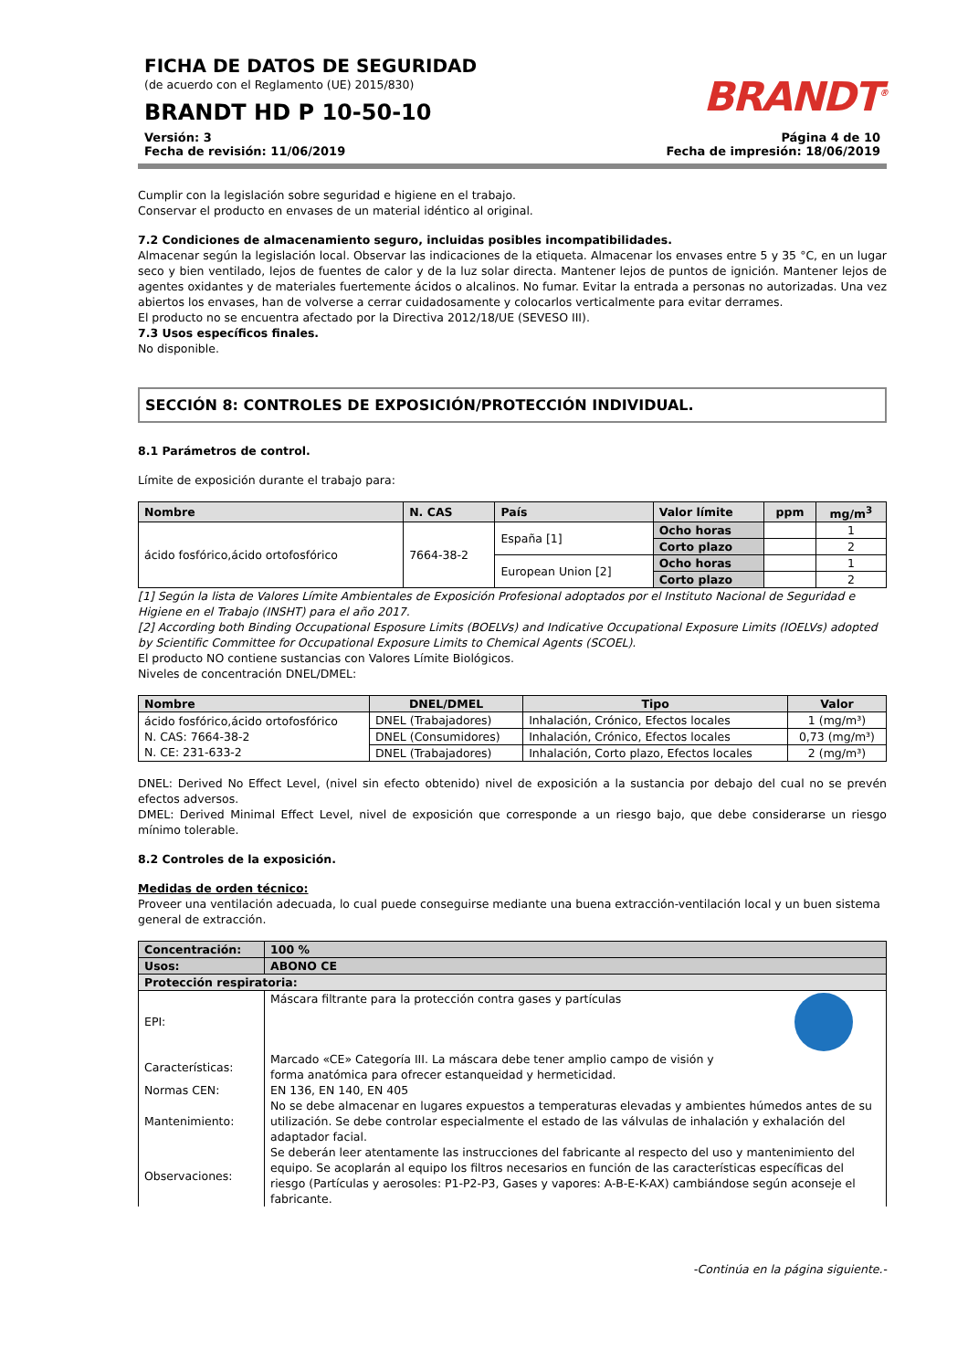FICHA DE DATOS DE SEGURIDAD
(de acuerdo con el Reglamento (UE) 2015/830)
BRANDT HD P 10-50-10
BRANDT<sup>®</sup>
Versión: 3
Fecha de revisión: 11/06/2019
Página 4 de 10
Fecha de impresión: 18/06/2019
Cumplir con la legislación sobre seguridad e higiene en el trabajo.
Conservar el producto en envases de un material idéntico al original.
7.2 Condiciones de almacenamiento seguro, incluidas posibles incompatibilidades.
Almacenar según la legislación local. Observar las indicaciones de la etiqueta. Almacenar los envases entre 5 y 35 °C, en un lugar seco y bien ventilado, lejos de fuentes de calor y de la luz solar directa. Mantener lejos de puntos de ignición. Mantener lejos de agentes oxidantes y de materiales fuertemente ácidos o alcalinos. No fumar. Evitar la entrada a personas no autorizadas. Una vez abiertos los envases, han de volverse a cerrar cuidadosamente y colocarlos verticalmente para evitar derrames.
El producto no se encuentra afectado por la Directiva 2012/18/UE (SEVESO III).
7.3 Usos específicos finales.
No disponible.
SECCIÓN 8: CONTROLES DE EXPOSICIÓN/PROTECCIÓN INDIVIDUAL.
8.1 Parámetros de control.
Límite de exposición durante el trabajo para:
| Nombre | N. CAS | País | Valor límite | ppm | mg/m<sup>3</sup> |
| --- | --- | --- | --- | --- | --- |
| ácido fosfórico,ácido ortofosfórico | 7664-38-2 | España [1] | Ocho horas | | 1 |
| | | | Corto plazo | | 2 |
| | | European Union [2] | Ocho horas | | 1 |
| | | | Corto plazo | | 2 |
[1] Según la lista de Valores Límite Ambientales de Exposición Profesional adoptados por el Instituto Nacional de Seguridad e Higiene en el Trabajo (INSHT) para el año 2017.
[2] According both Binding Occupational Esposure Limits (BOELVs) and Indicative Occupational Exposure Limits (IOELVs) adopted by Scientific Committee for Occupational Exposure Limits to Chemical Agents (SCOEL).
El producto NO contiene sustancias con Valores Límite Biológicos.
Niveles de concentración DNEL/DMEL:
| Nombre | DNEL/DMEL | Tipo | Valor |
| --- | --- | --- | --- |
| ácido fosfórico,ácido ortofosfórico N. CAS: 7664-38-2 N. CE: 231-633-2 | DNEL (Trabajadores) | Inhalación, Crónico, Efectos locales | 1 (mg/m³) |
| | DNEL (Consumidores) | Inhalación, Crónico, Efectos locales | 0,73 (mg/m³) |
| | DNEL (Trabajadores) | Inhalación, Corto plazo, Efectos locales | 2 (mg/m³) |
DNEL: Derived No Effect Level, (nivel sin efecto obtenido) nivel de exposición a la sustancia por debajo del cual no se prevén efectos adversos.
DMEL: Derived Minimal Effect Level, nivel de exposición que corresponde a un riesgo bajo, que debe considerarse un riesgo mínimo tolerable.
8.2 Controles de la exposición.
Medidas de orden técnico:
Proveer una ventilación adecuada, lo cual puede conseguirse mediante una buena extracción-ventilación local y un buen sistema general de extracción.
| Concentración: | 100 % |
| Usos: | ABONO CE |
| Protección respiratoria: | |
| EPI: | Máscara filtrante para la protección contra gases y partículas |
| Características: | Marcado «CE» Categoría III. La máscara debe tener amplio campo de visión y forma anatómica para ofrecer estanqueidad y hermeticidad. |
| Normas CEN: | EN 136, EN 140, EN 405 |
| Mantenimiento: | No se debe almacenar en lugares expuestos a temperaturas elevadas y ambientes húmedos antes de su utilización. Se debe controlar especialmente el estado de las válvulas de inhalación y exhalación del adaptador facial. |
| Observaciones: | Se deberán leer atentamente las instrucciones del fabricante al respecto del uso y mantenimiento del equipo. Se acoplarán al equipo los filtros necesarios en función de las características específicas del riesgo (Partículas y aerosoles: P1-P2-P3, Gases y vapores: A-B-E-K-AX) cambiándose según aconseje el fabricante. |
-Continúa en la página siguiente.-